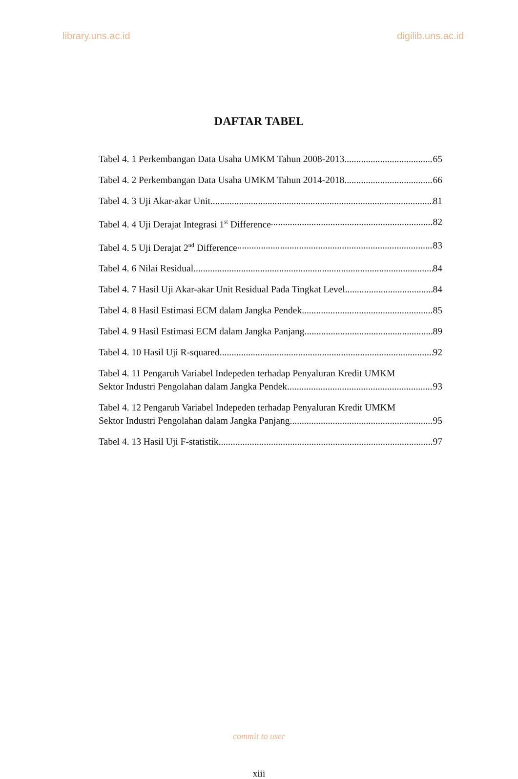library.uns.ac.id digilib.uns.ac.id
DAFTAR TABEL
Tabel 4. 1 Perkembangan Data Usaha UMKM Tahun 2008-2013 65
Tabel 4. 2 Perkembangan Data Usaha UMKM Tahun 2014-2018 66
Tabel 4. 3 Uji Akar-akar Unit 81
Tabel 4. 4 Uji Derajat Integrasi 1<sup>st</sup> Difference 82
Tabel 4. 5 Uji Derajat 2<sup>nd</sup> Difference 83
Tabel 4. 6 Nilai Residual 84
Tabel 4. 7 Hasil Uji Akar-akar Unit Residual Pada Tingkat Level 84
Tabel 4. 8 Hasil Estimasi ECM dalam Jangka Pendek 85
Tabel 4. 9 Hasil Estimasi ECM dalam Jangka Panjang 89
Tabel 4. 10 Hasil Uji R-squared 92
Tabel 4. 11 Pengaruh Variabel Indepeden terhadap Penyaluran Kredit UMKM
Sektor Industri Pengolahan dalam Jangka Pendek 93
Tabel 4. 12 Pengaruh Variabel Indepeden terhadap Penyaluran Kredit UMKM
Sektor Industri Pengolahan dalam Jangka Panjang 95
Tabel 4. 13 Hasil Uji F-statistik 97
commit to user
xiii